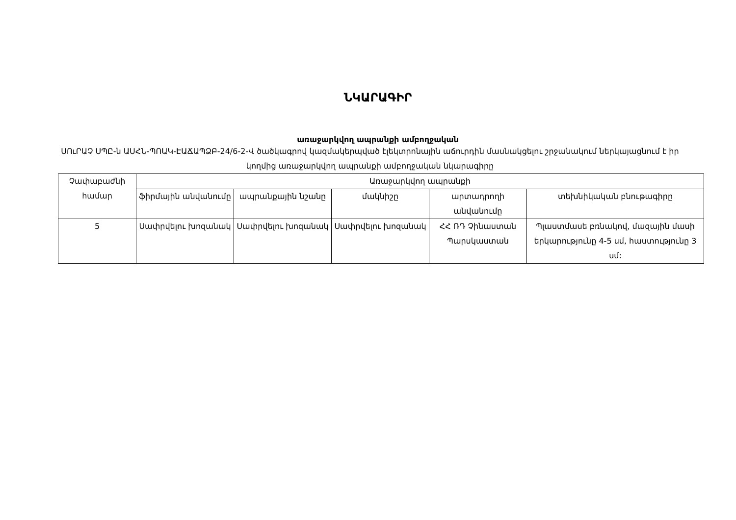ՆԿԱՐԱԳԻՐ
առաջարկվող ապրանքի ամբողջական
ՍՈւՐԱՉ ՍՊԸ-ն ԱՍՀՆ-ՊՈԱԿ-ԷԱՃԱՊՁԲ-24/6-2-Վ ծածկագրով կազմակերպված էլեկտրոնային աճուրդին մասնակցելու շրջանակում ներկայացնում է իր կողմից առաջարկվող ապրանքի ամբողջական նկարագիրը
| Չափաբաժնի համար | Առաջարկվող ապրանքի | | | | |
| --- | --- | --- | --- | --- | --- |
| | ֆիրմային անվանումը | ապրանքային նշանը | մակնիշը | արտադրողի անվանումը | տեխնիկական բնութագիրը |
| 5 | Սափրվելու խոզանակ | Սափրվելու խոզանակ | Սափրվելու խոզանակ | ՀՀ ՌԴ Չինաստան Պարսկաստան | Պլաստմասե բռնակով, մազային մասի երկարությունը 4-5 սմ, հաստությունը 3 սմ: |